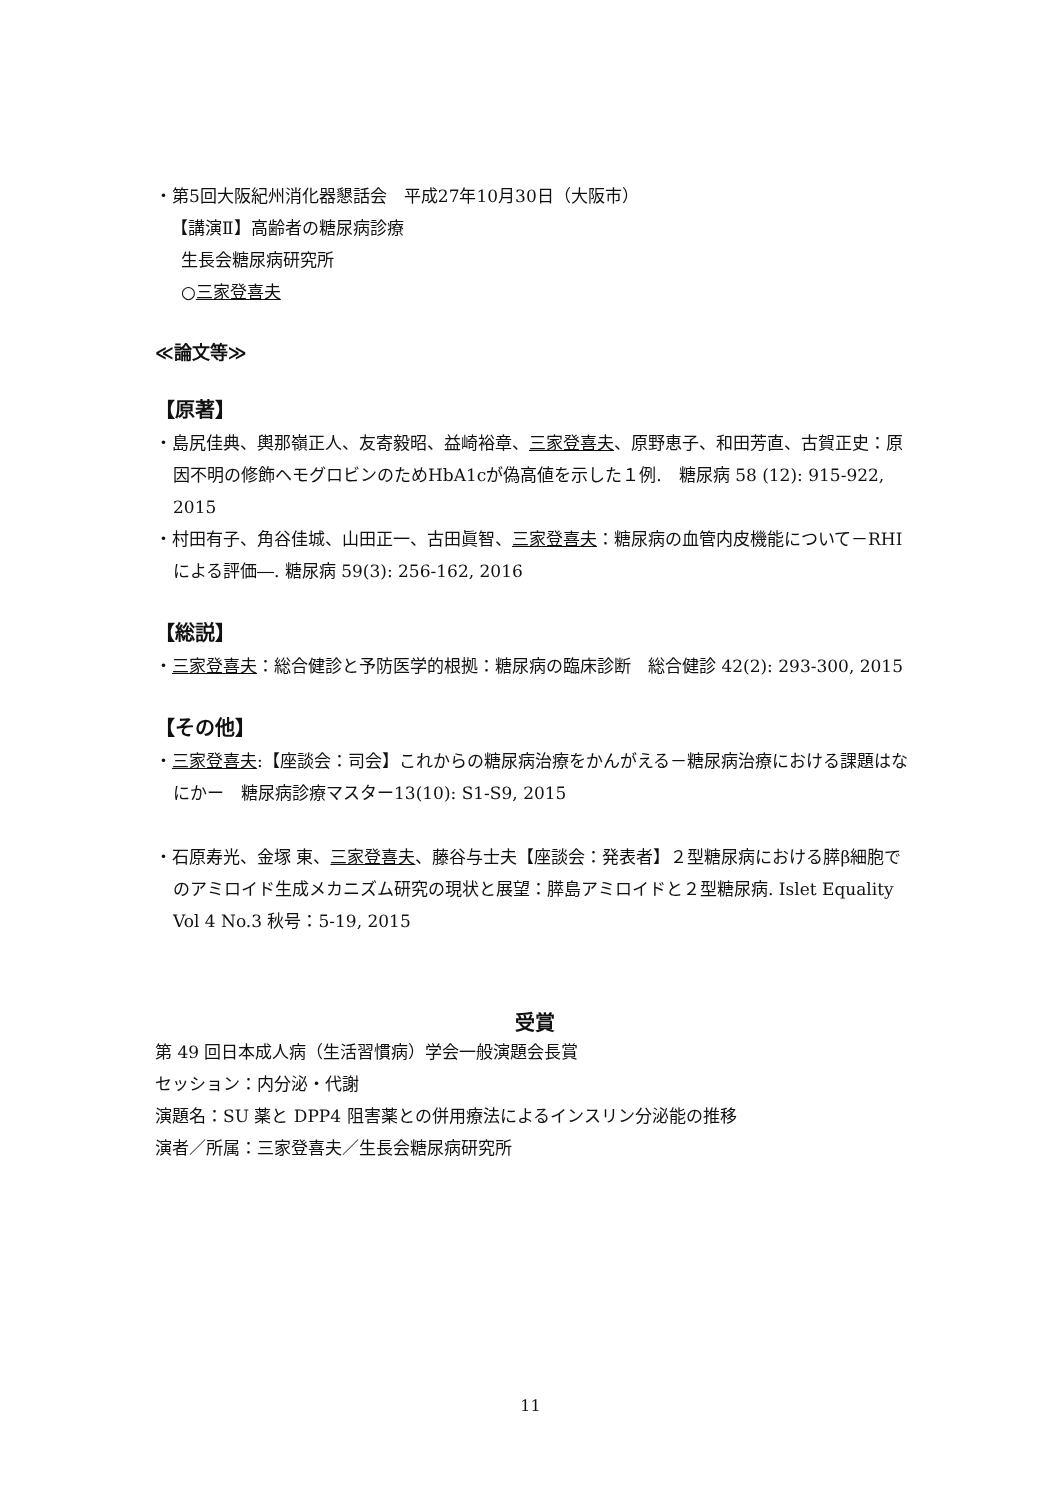・第5回大阪紀州消化器懇話会　平成27年10月30日（大阪市）
【講演Ⅱ】高齢者の糖尿病診療
生長会糖尿病研究所
○三家登喜夫
≪論文等≫
【原著】
・島尻佳典、輿那嶺正人、友寄毅昭、益崎裕章、三家登喜夫、原野恵子、和田芳直、古賀正史：原因不明の修飾ヘモグロビンのためHbA1cが偽高値を示した１例.　糖尿病 58 (12): 915-922, 2015
・村田有子、角谷佳城、山田正一、古田眞智、三家登喜夫：糖尿病の血管内皮機能について－RHIによる評価―. 糖尿病 59(3): 256-162, 2016
【総説】
・三家登喜夫：総合健診と予防医学的根拠：糖尿病の臨床診断　総合健診 42(2): 293-300, 2015
【その他】
・三家登喜夫:【座談会：司会】これからの糖尿病治療をかんがえる－糖尿病治療における課題はなにかー　糖尿病診療マスター13(10): S1-S9, 2015
・石原寿光、金塚 東、三家登喜夫、藤谷与士夫【座談会：発表者】２型糖尿病における膵β細胞でのアミロイド生成メカニズム研究の現状と展望：膵島アミロイドと２型糖尿病. Islet Equality Vol 4 No.3 秋号：5-19, 2015
受賞
第 49 回日本成人病（生活習慣病）学会一般演題会長賞
セッション：内分泌・代謝
演題名：SU 薬と DPP4 阻害薬との併用療法によるインスリン分泌能の推移
演者／所属：三家登喜夫／生長会糖尿病研究所
11